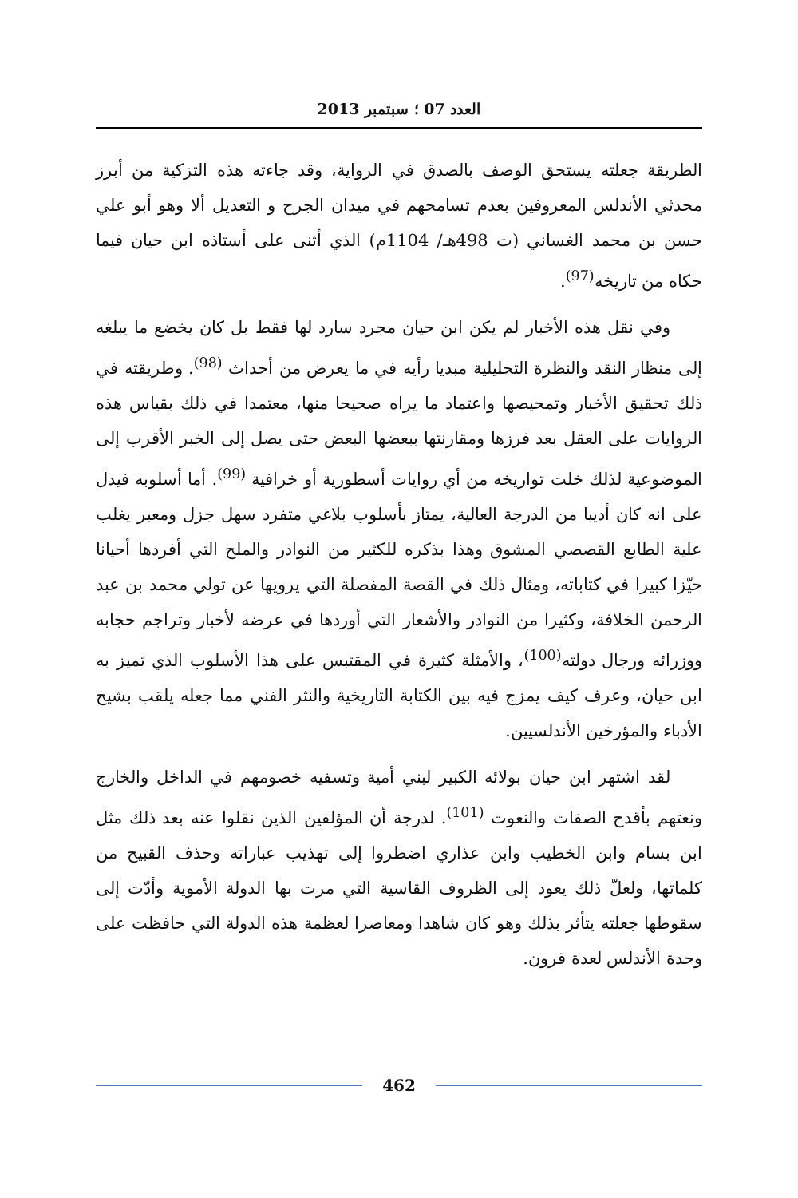العدد 07 ؛ سبتمبر 2013
الطريقة جعلته يستحق الوصف بالصدق في الرواية، وقد جاءته هذه التزكية من أبرز محدثي الأندلس المعروفين بعدم تسامحهم في ميدان الجرح و التعديل ألا وهو أبو علي حسن بن محمد الغساني (ت 498هـ/ 1104م) الذي أثنى على أستاذه ابن حيان فيما حكاه من تاريخه<sup>(97)</sup>.
وفي نقل هذه الأخبار لم يكن ابن حيان مجرد سارد لها فقط بل كان يخضع ما يبلغه إلى منظار النقد والنظرة التحليلية مبديا رأيه في ما يعرض من أحداث <sup>(98)</sup>. وطريقته في ذلك تحقيق الأخبار وتمحيصها واعتماد ما يراه صحيحا منها، معتمدا في ذلك بقياس هذه الروايات على العقل بعد فرزها ومقارنتها ببعضها البعض حتى يصل إلى الخبر الأقرب إلى الموضوعية لذلك خلت تواريخه من أي روايات أسطورية أو خرافية <sup>(99)</sup>. أما أسلوبه فيدل على انه كان أديبا من الدرجة العالية، يمتاز بأسلوب بلاغي متفرد سهل جزل ومعبر يغلب علية الطابع القصصي المشوق وهذا بذكره للكثير من النوادر والملح التي أفردها أحيانا حيّزا كبيرا في كتاباته، ومثال ذلك في القصة المفصلة التي يرويها عن تولي محمد بن عبد الرحمن الخلافة، وكثيرا من النوادر والأشعار التي أوردها في عرضه لأخبار وتراجم حجابه ووزرائه ورجال دولته<sup>(100)</sup>، والأمثلة كثيرة في المقتبس على هذا الأسلوب الذي تميز به ابن حيان، وعرف كيف يمزج فيه بين الكتابة التاريخية والنثر الفني مما جعله يلقب بشيخ الأدباء والمؤرخين الأندلسيين.
لقد اشتهر ابن حيان بولائه الكبير لبني أمية وتسفيه خصومهم في الداخل والخارج ونعتهم بأقدح الصفات والنعوت <sup>(101)</sup>. لدرجة أن المؤلفين الذين نقلوا عنه بعد ذلك مثل ابن بسام وابن الخطيب وابن عذاري اضطروا إلى تهذيب عباراته وحذف القبيح من كلماتها، ولعلّ ذلك يعود إلى الظروف القاسية التي مرت بها الدولة الأموية وأدّت إلى سقوطها جعلته يتأثر بذلك وهو كان شاهدا ومعاصرا لعظمة هذه الدولة التي حافظت على وحدة الأندلس لعدة قرون.
462